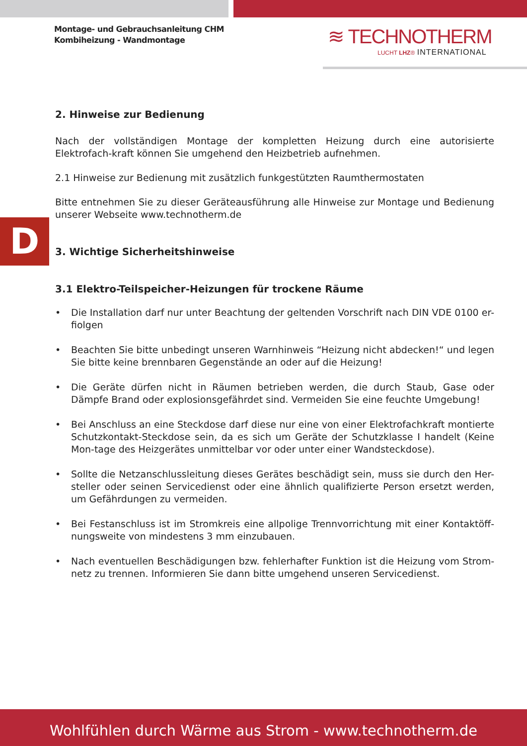Montage- und Gebrauchsanleitung CHM
Kombiheizung - Wandmontage
≋ TECHNOTHERM
LUCHT LHZ® INTERNATIONAL
D
2. Hinweise zur Bedienung
Nach der vollständigen Montage der kompletten Heizung durch eine autorisierte Elektrofach-kraft können Sie umgehend den Heizbetrieb aufnehmen.
2.1 Hinweise zur Bedienung mit zusätzlich funkgestützten Raumthermostaten
Bitte entnehmen Sie zu dieser Geräteausführung alle Hinweise zur Montage und Bedienung unserer Webseite www.technotherm.de
3. Wichtige Sicherheitshinweise
3.1 Elektro-Teilspeicher-Heizungen für trockene Räume
• Die Installation darf nur unter Beachtung der geltenden Vorschrift nach DIN VDE 0100 er-fiolgen
• Beachten Sie bitte unbedingt unseren Warnhinweis “Heizung nicht abdecken!“ und legen Sie bitte keine brennbaren Gegenstände an oder auf die Heizung!
• Die Geräte dürfen nicht in Räumen betrieben werden, die durch Staub, Gase oder Dämpfe Brand oder explosionsgefährdet sind. Vermeiden Sie eine feuchte Umgebung!
• Bei Anschluss an eine Steckdose darf diese nur eine von einer Elektrofachkraft montierte Schutzkontakt-Steckdose sein, da es sich um Geräte der Schutzklasse I handelt (Keine Mon-tage des Heizgerätes unmittelbar vor oder unter einer Wandsteckdose).
• Sollte die Netzanschlussleitung dieses Gerätes beschädigt sein, muss sie durch den Her-steller oder seinen Servicedienst oder eine ähnlich qualifizierte Person ersetzt werden, um Gefährdungen zu vermeiden.
• Bei Festanschluss ist im Stromkreis eine allpolige Trennvorrichtung mit einer Kontaktöff-nungsweite von mindestens 3 mm einzubauen.
• Nach eventuellen Beschädigungen bzw. fehlerhafter Funktion ist die Heizung vom Strom-netz zu trennen. Informieren Sie dann bitte umgehend unseren Servicedienst.
Wohlfühlen durch Wärme aus Strom - www.technotherm.de